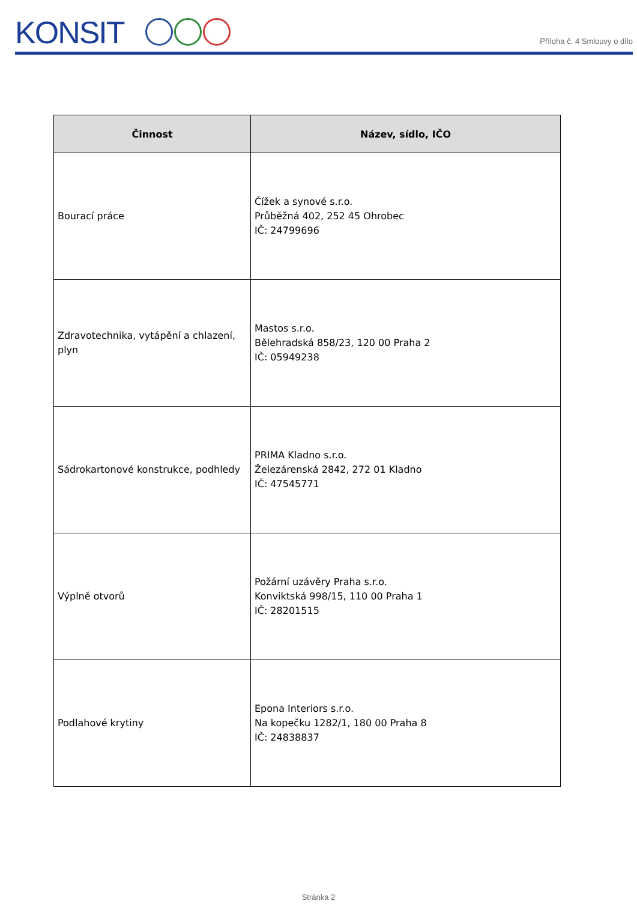KONSIT
Příloha č. 4 Smlouvy o dílo
| Činnost | Název, sídlo, IČO |
| --- | --- |
| Bourací práce | Čížek a synové s.r.o. Průběžná 402, 252 45 Ohrobec IČ: 24799696 |
| Zdravotechnika, vytápění a chlazení, plyn | Mastos s.r.o. Bělehradská 858/23, 120 00 Praha 2 IČ: 05949238 |
| Sádrokartonové konstrukce, podhledy | PRIMA Kladno s.r.o. Železárenská 2842, 272 01 Kladno IČ: 47545771 |
| Výplně otvorů | Požární uzávěry Praha s.r.o. Konviktská 998/15, 110 00 Praha 1 IČ: 28201515 |
| Podlahové krytiny | Epona Interiors s.r.o. Na kopečku 1282/1, 180 00 Praha 8 IČ: 24838837 |
Stránka 2